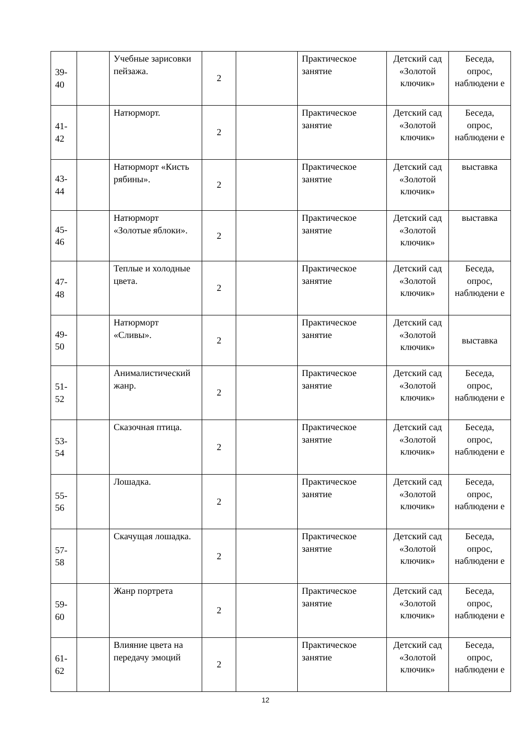| 39- 40 | | Учебные зарисовки пейзажа. | 2 | | Практическое занятие | Детский сад «Золотой ключик» | Беседа, опрос, наблюдени е |
| 41- 42 | | Натюрморт. | 2 | | Практическое занятие | Детский сад «Золотой ключик» | Беседа, опрос, наблюдени е |
| 43- 44 | | Натюрморт «Кисть рябины». | 2 | | Практическое занятие | Детский сад «Золотой ключик» | выставка |
| 45- 46 | | Натюрморт «Золотые яблоки». | 2 | | Практическое занятие | Детский сад «Золотой ключик» | выставка |
| 47- 48 | | Теплые и холодные цвета. | 2 | | Практическое занятие | Детский сад «Золотой ключик» | Беседа, опрос, наблюдени е |
| 49- 50 | | Натюрморт «Сливы». | 2 | | Практическое занятие | Детский сад «Золотой ключик» | выставка |
| 51- 52 | | Анималистический жанр. | 2 | | Практическое занятие | Детский сад «Золотой ключик» | Беседа, опрос, наблюдени е |
| 53- 54 | | Сказочная птица. | 2 | | Практическое занятие | Детский сад «Золотой ключик» | Беседа, опрос, наблюдени е |
| 55- 56 | | Лошадка. | 2 | | Практическое занятие | Детский сад «Золотой ключик» | Беседа, опрос, наблюдени е |
| 57- 58 | | Скачущая лошадка. | 2 | | Практическое занятие | Детский сад «Золотой ключик» | Беседа, опрос, наблюдени е |
| 59- 60 | | Жанр портрета | 2 | | Практическое занятие | Детский сад «Золотой ключик» | Беседа, опрос, наблюдени е |
| 61- 62 | | Влияние цвета на передачу эмоций | 2 | | Практическое занятие | Детский сад «Золотой ключик» | Беседа, опрос, наблюдени е |
12